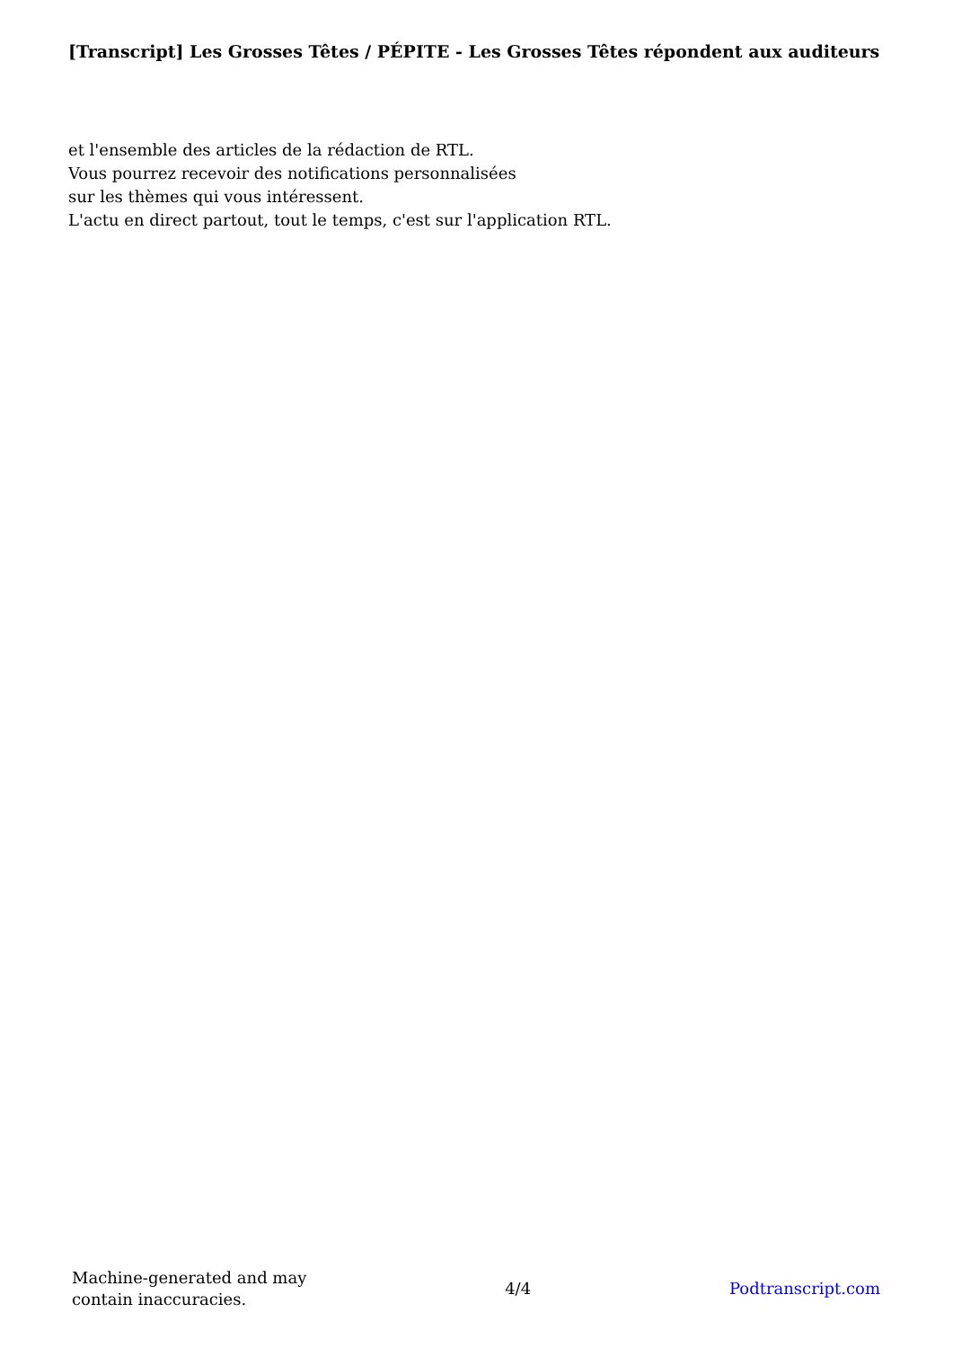[Transcript] Les Grosses Têtes / PÉPITE - Les Grosses Têtes répondent aux auditeurs
et l'ensemble des articles de la rédaction de RTL.
Vous pourrez recevoir des notifications personnalisées
sur les thèmes qui vous intéressent.
L'actu en direct partout, tout le temps, c'est sur l'application RTL.
Machine-generated and may
contain inaccuracies.
4/4 Podtranscript.com